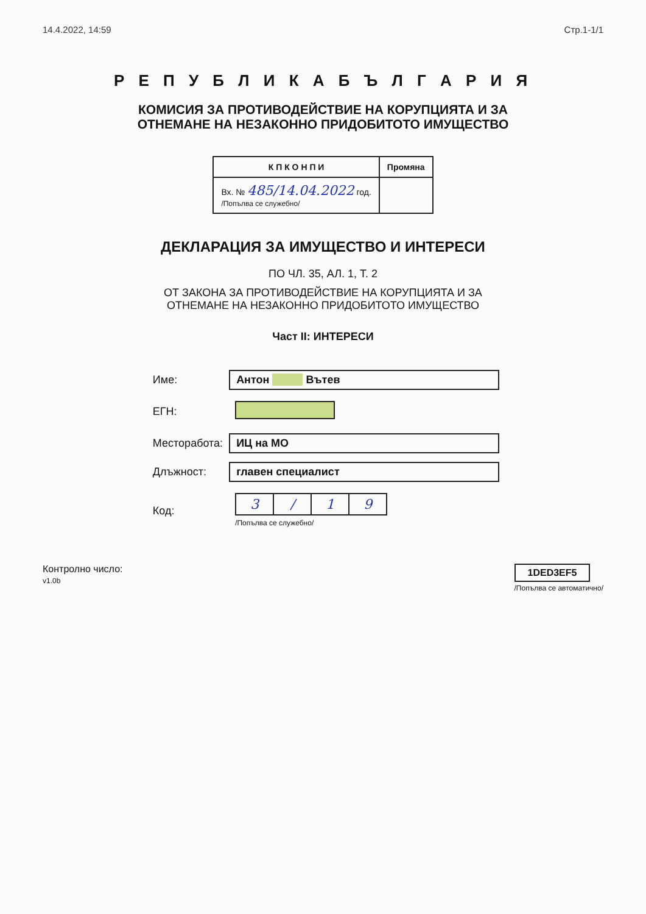14.4.2022, 14:59 Стр.1-1/1
Р Е П У Б Л И К А Б Ъ Л Г А Р И Я
КОМИСИЯ ЗА ПРОТИВОДЕЙСТВИЕ НА КОРУПЦИЯТА И ЗА
ОТНЕМАНЕ НА НЕЗАКОННО ПРИДОБИТОТО ИМУЩЕСТВО
| К П К О Н П И | Промяна |
| --- | --- |
| Вх. № 485/14.04.2022 год. /Попълва се служебно/ | |
ДЕКЛАРАЦИЯ ЗА ИМУЩЕСТВО И ИНТЕРЕСИ
ПО ЧЛ. 35, АЛ. 1, Т. 2
ОТ ЗАКОНА ЗА ПРОТИВОДЕЙСТВИЕ НА КОРУПЦИЯТА И ЗА
ОТНЕМАНЕ НА НЕЗАКОННО ПРИДОБИТОТО ИМУЩЕСТВО
Част II: ИНТЕРЕСИ
| Име: | Антон Вътев |
| ЕГН: | |
| Месторабота: | ИЦ на МО |
| Длъжност: | главен специалист |
| Код: | / 3 / / / 1 / 9 / /Попълва се служебно/ |
Контролно число:
v1.0b
1DED3EF5
/Попълва се автоматично/